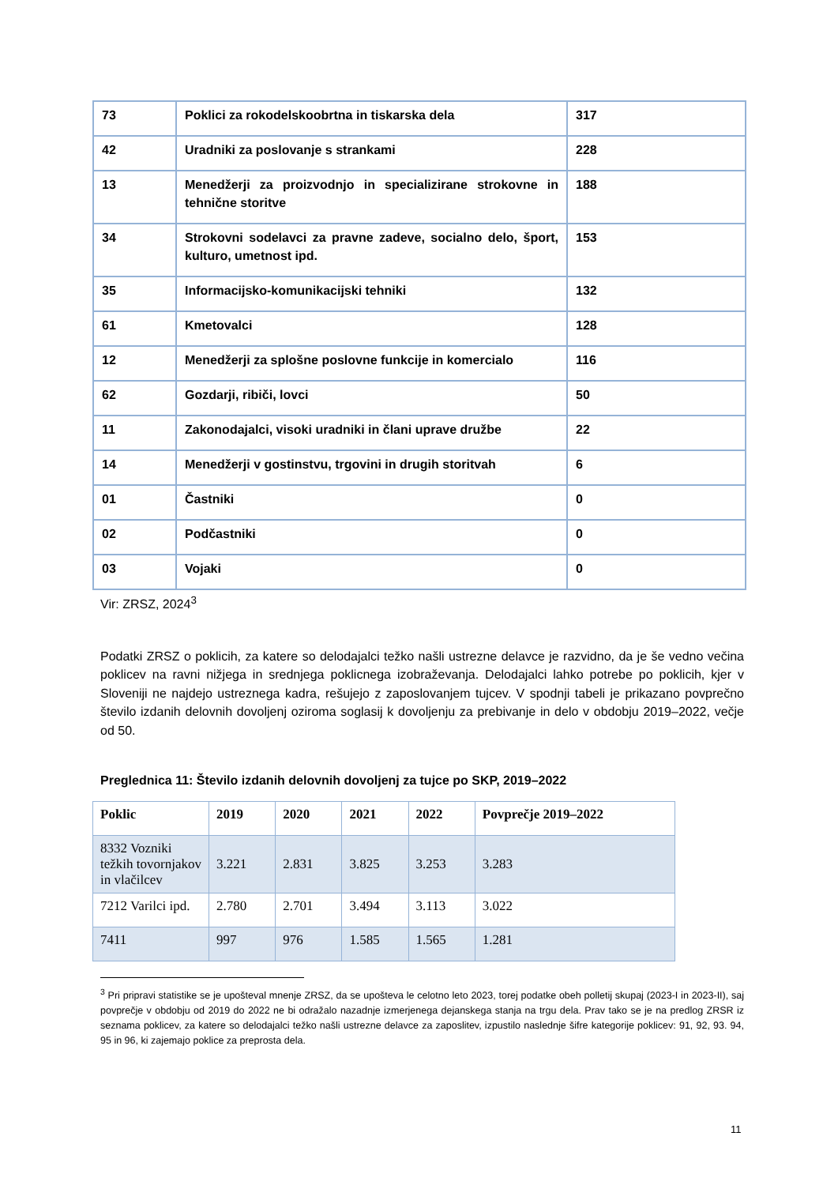| 73 | Poklici za rokodelskoobrtna in tiskarska dela | 317 |
| 42 | Uradniki za poslovanje s strankami | 228 |
| 13 | Menedžerji za proizvodnjo in specializirane strokovne in tehnične storitve | 188 |
| 34 | Strokovni sodelavci za pravne zadeve, socialno delo, šport, kulturo, umetnost ipd. | 153 |
| 35 | Informacijsko-komunikacijski tehniki | 132 |
| 61 | Kmetovalci | 128 |
| 12 | Menedžerji za splošne poslovne funkcije in komercialo | 116 |
| 62 | Gozdarji, ribiči, lovci | 50 |
| 11 | Zakonodajalci, visoki uradniki in člani uprave družbe | 22 |
| 14 | Menedžerji v gostinstvu, trgovini in drugih storitvah | 6 |
| 01 | Častniki | 0 |
| 02 | Podčastniki | 0 |
| 03 | Vojaki | 0 |
Vir: ZRSZ, 2024<sup>3</sup>
Podatki ZRSZ o poklicih, za katere so delodajalci težko našli ustrezne delavce je razvidno, da je še vedno večina poklicev na ravni nižjega in srednjega poklicnega izobraževanja. Delodajalci lahko potrebe po poklicih, kjer v Sloveniji ne najdejo ustreznega kadra, rešujejo z zaposlovanjem tujcev. V spodnji tabeli je prikazano povprečno število izdanih delovnih dovoljenj oziroma soglasij k dovoljenju za prebivanje in delo v obdobju 2019–2022, večje od 50.
Preglednica 11: Število izdanih delovnih dovoljenj za tujce po SKP, 2019–2022
| Poklic | 2019 | 2020 | 2021 | 2022 | Povprečje 2019–2022 |
| --- | --- | --- | --- | --- | --- |
| 8332 Vozniki težkih tovornjakov in vlačilcev | 3.221 | 2.831 | 3.825 | 3.253 | 3.283 |
| 7212 Varilci ipd. | 2.780 | 2.701 | 3.494 | 3.113 | 3.022 |
| 7411 | 997 | 976 | 1.585 | 1.565 | 1.281 |
<sup>3</sup> Pri pripravi statistike se je upošteval mnenje ZRSZ, da se upošteva le celotno leto 2023, torej podatke obeh polletij skupaj (2023-I in 2023-II), saj povprečje v obdobju od 2019 do 2022 ne bi odražalo nazadnje izmerjenega dejanskega stanja na trgu dela. Prav tako se je na predlog ZRSR iz seznama poklicev, za katere so delodajalci težko našli ustrezne delavce za zaposlitev, izpustilo naslednje šifre kategorije poklicev: 91, 92, 93. 94, 95 in 96, ki zajemajo poklice za preprosta dela.
11